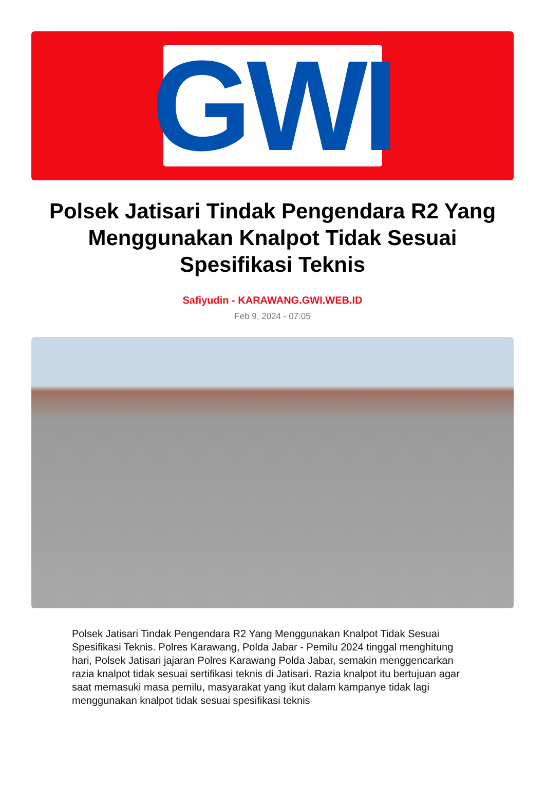GWI
Polsek Jatisari Tindak Pengendara R2 Yang Menggunakan Knalpot Tidak Sesuai Spesifikasi Teknis
Safiyudin - KARAWANG.GWI.WEB.ID
Feb 9, 2024 - 07:05
Polsek Jatisari Tindak Pengendara R2 Yang Menggunakan Knalpot Tidak Sesuai Spesifikasi Teknis. Polres Karawang, Polda Jabar - Pemilu 2024 tinggal menghitung hari, Polsek Jatisari jajaran Polres Karawang Polda Jabar, semakin menggencarkan razia knalpot tidak sesuai sertifikasi teknis di Jatisari. Razia knalpot itu bertujuan agar saat memasuki masa pemilu, masyarakat yang ikut dalam kampanye tidak lagi menggunakan knalpot tidak sesuai spesifikasi teknis